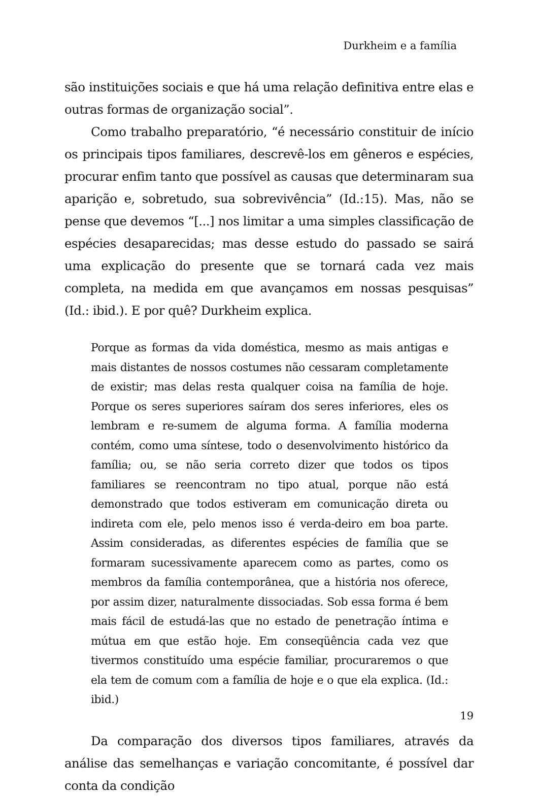Durkheim e a família
são instituições sociais e que há uma relação definitiva entre elas e outras formas de organização social”.
Como trabalho preparatório, “é necessário constituir de início os principais tipos familiares, descrevê-los em gêneros e espécies, procurar enfim tanto que possível as causas que determinaram sua aparição e, sobretudo, sua sobrevivência” (Id.:15). Mas, não se pense que devemos “[...] nos limitar a uma simples classificação de espécies desaparecidas; mas desse estudo do passado se sairá uma explicação do presente que se tornará cada vez mais completa, na medida em que avançamos em nossas pesquisas” (Id.: ibid.). E por quê? Durkheim explica.
Porque as formas da vida doméstica, mesmo as mais antigas e mais distantes de nossos costumes não cessaram completamente de existir; mas delas resta qualquer coisa na família de hoje. Porque os seres superiores saíram dos seres inferiores, eles os lembram e re-sumem de alguma forma. A família moderna contém, como uma síntese, todo o desenvolvimento histórico da família; ou, se não seria correto dizer que todos os tipos familiares se reencontram no tipo atual, porque não está demonstrado que todos estiveram em comunicação direta ou indireta com ele, pelo menos isso é verda-deiro em boa parte. Assim consideradas, as diferentes espécies de família que se formaram sucessivamente aparecem como as partes, como os membros da família contemporânea, que a história nos oferece, por assim dizer, naturalmente dissociadas. Sob essa forma é bem mais fácil de estudá-las que no estado de penetração íntima e mútua em que estão hoje. Em conseqüência cada vez que tivermos constituído uma espécie familiar, procuraremos o que ela tem de comum com a família de hoje e o que ela explica. (Id.: ibid.)
Da comparação dos diversos tipos familiares, através da análise das semelhanças e variação concomitante, é possível dar conta da condição
19